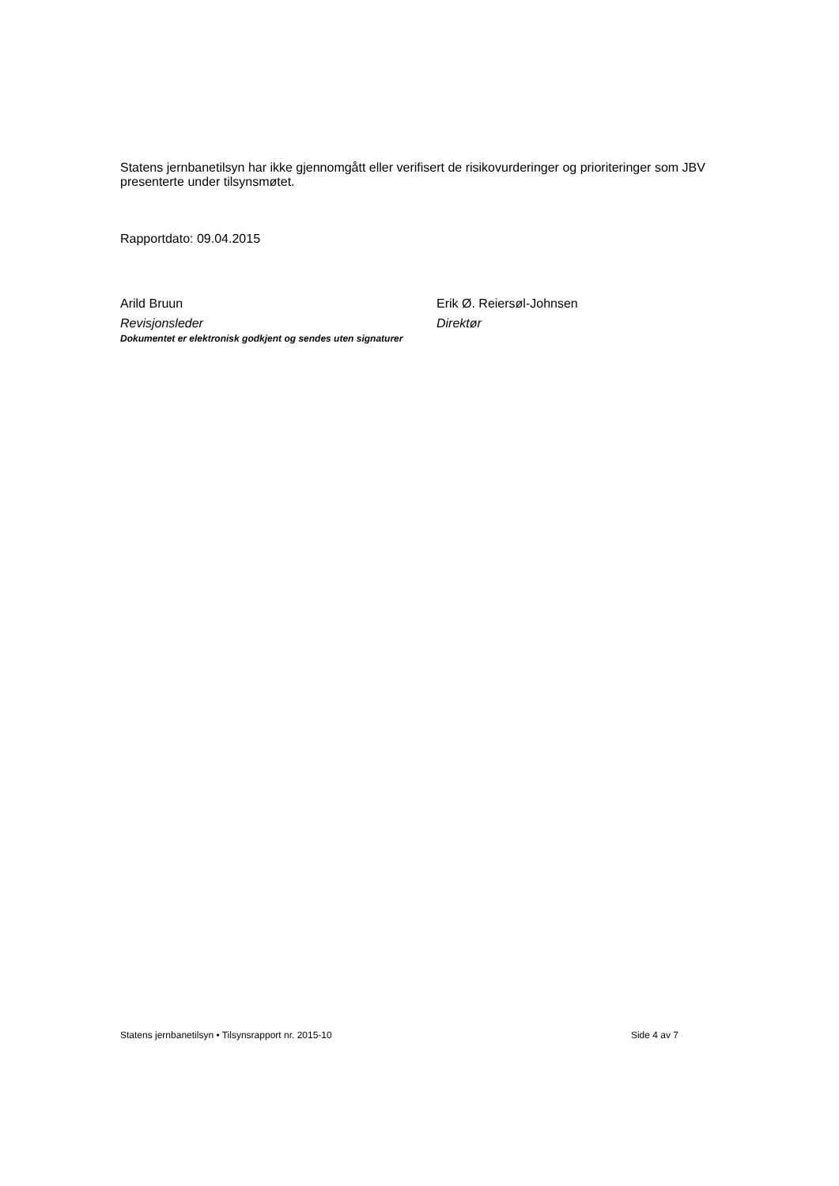Statens jernbanetilsyn har ikke gjennomgått eller verifisert de risikovurderinger og prioriteringer som JBV presenterte under tilsynsmøtet.
Rapportdato: 09.04.2015
Arild Bruun
Revisjonsleder
Erik Ø. Reiersøl-Johnsen
Direktør
Dokumentet er elektronisk godkjent og sendes uten signaturer
Statens jernbanetilsyn • Tilsynsrapport nr. 2015-10 Side 4 av 7